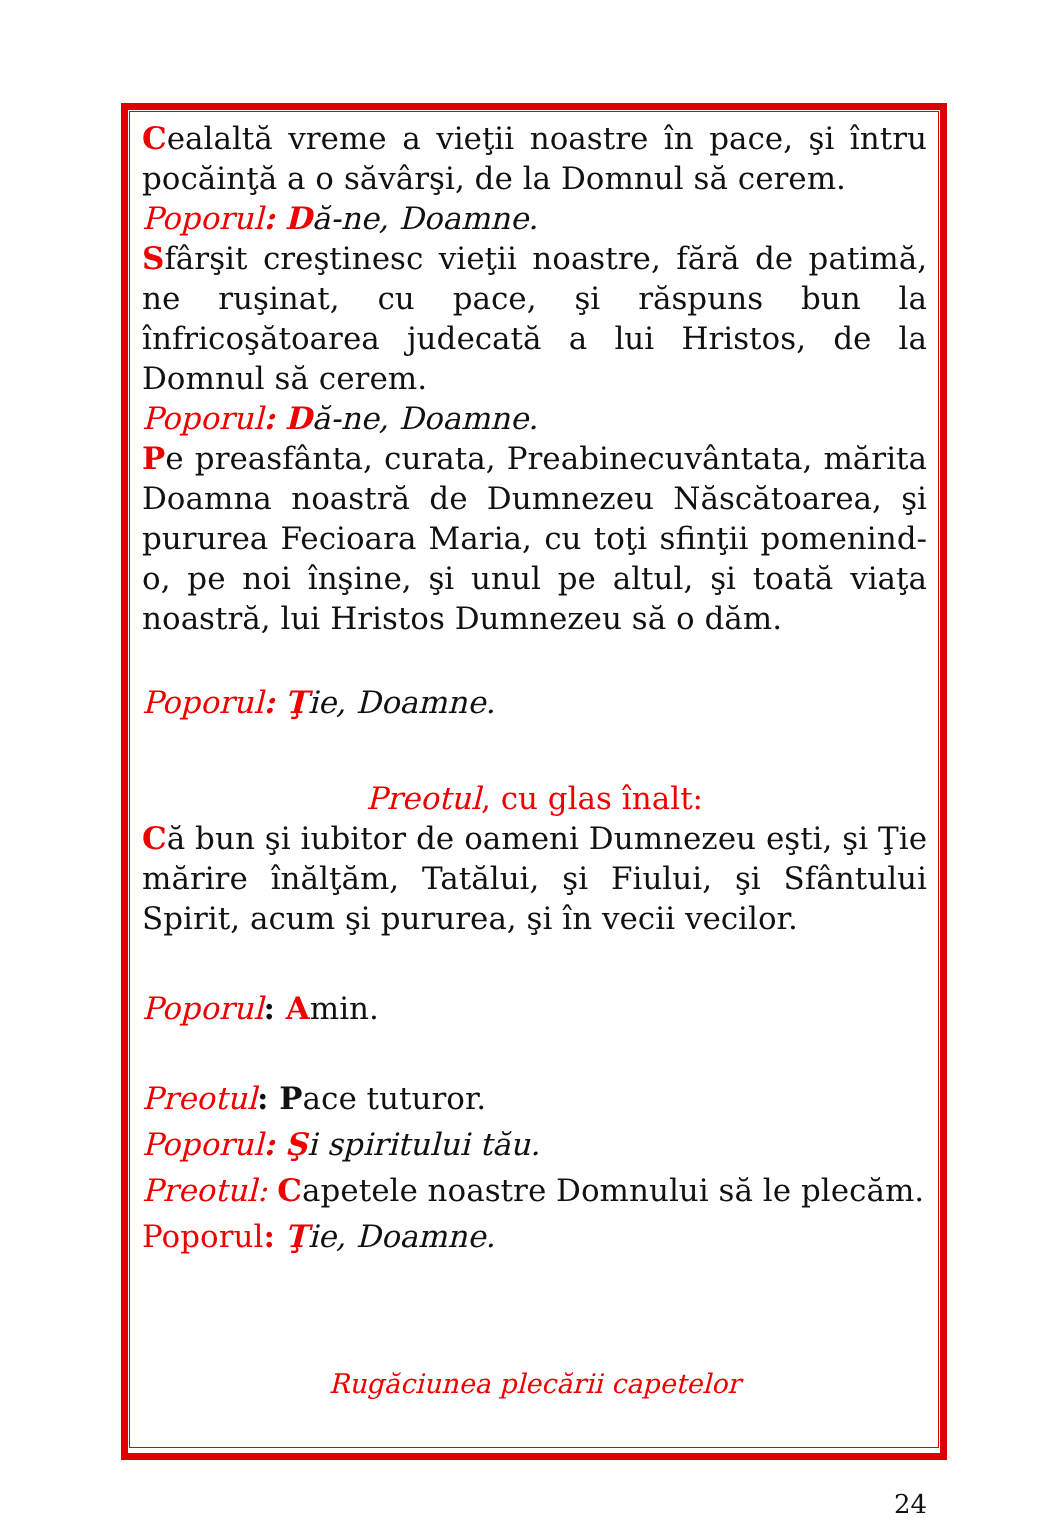Cealaltă vreme a vieţii noastre în pace, şi întru pocăinţă a o săvârşi, de la Domnul să cerem.
Poporul: Dă-ne, Doamne.
Sfârşit creştinesc vieţii noastre, fără de patimă, ne ruşinat, cu pace, şi răspuns bun la înfricoşătoarea judecată a lui Hristos, de la Domnul să cerem.
Poporul: Dă-ne, Doamne.
Pe preasfânta, curata, Preabinecuvântata, mărita Doamna noastră de Dumnezeu Născătoarea, şi pururea Fecioara Maria, cu toţi sfinţii pomenind-o, pe noi înşine, şi unul pe altul, şi toată viaţa noastră, lui Hristos Dumnezeu să o dăm.
Poporul: Ţie, Doamne.
Preotul, cu glas înalt:
Că bun şi iubitor de oameni Dumnezeu eşti, şi Ţie mărire înălţăm, Tatălui, şi Fiului, şi Sfântului Spirit, acum şi pururea, şi în vecii vecilor.
Poporul: Amin.
Preotul: Pace tuturor.
Poporul: Şi spiritului tău.
Preotul: Capetele noastre Domnului să le plecăm.
Poporul: Ţ ie, Doamne.
Rugăciunea plecării capetelor
24